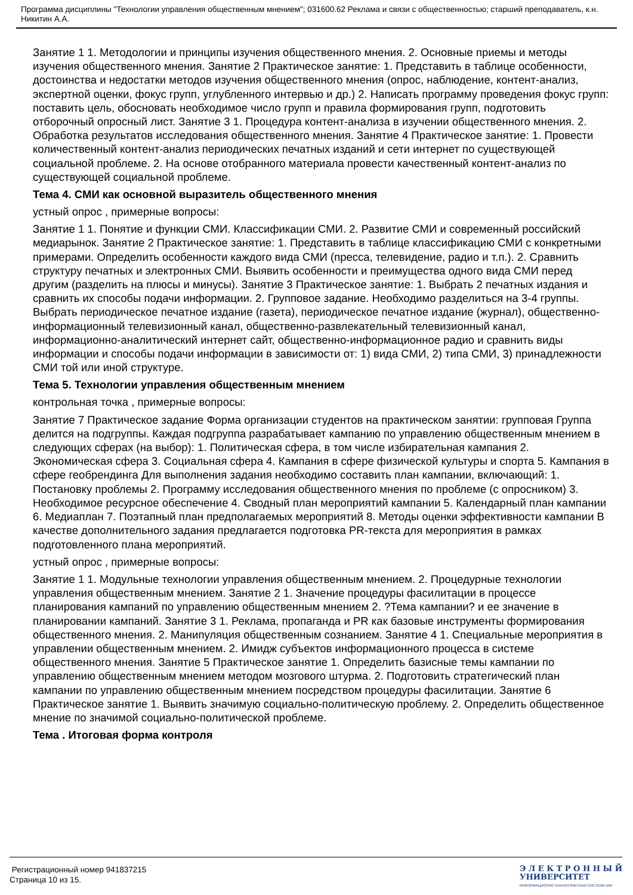Программа дисциплины "Технологии управления общественным мнением"; 031600.62 Реклама и связи с общественностью; старший преподаватель, к.н. Никитин А.А.
Занятие 1 1. Методологии и принципы изучения общественного мнения. 2. Основные приемы и методы изучения общественного мнения. Занятие 2 Практическое занятие: 1. Представить в таблице особенности, достоинства и недостатки методов изучения общественного мнения (опрос, наблюдение, контент-анализ, экспертной оценки, фокус групп, углубленного интервью и др.) 2. Написать программу проведения фокус групп: поставить цель, обосновать необходимое число групп и правила формирования групп, подготовить отборочный опросный лист. Занятие 3 1. Процедура контент-анализа в изучении общественного мнения. 2. Обработка результатов исследования общественного мнения. Занятие 4 Практическое занятие: 1. Провести количественный контент-анализ периодических печатных изданий и сети интернет по существующей социальной проблеме. 2. На основе отобранного материала провести качественный контент-анализ по существующей социальной проблеме.
Тема 4. СМИ как основной выразитель общественного мнения
устный опрос , примерные вопросы:
Занятие 1 1. Понятие и функции СМИ. Классификации СМИ. 2. Развитие СМИ и современный российский медиарынок. Занятие 2 Практическое занятие: 1. Представить в таблице классификацию СМИ с конкретными примерами. Определить особенности каждого вида СМИ (пресса, телевидение, радио и т.п.). 2. Сравнить структуру печатных и электронных СМИ. Выявить особенности и преимущества одного вида СМИ перед другим (разделить на плюсы и минусы). Занятие 3 Практическое занятие: 1. Выбрать 2 печатных издания и сравнить их способы подачи информации. 2. Групповое задание. Необходимо разделиться на 3-4 группы. Выбрать периодическое печатное издание (газета), периодическое печатное издание (журнал), общественно-информационный телевизионный канал, общественно-развлекательный телевизионный канал, информационно-аналитический интернет сайт, общественно-информационное радио и сравнить виды информации и способы подачи информации в зависимости от: 1) вида СМИ, 2) типа СМИ, 3) принадлежности СМИ той или иной структуре.
Тема 5. Технологии управления общественным мнением
контрольная точка , примерные вопросы:
Занятие 7 Практическое задание Форма организации студентов на практическом занятии: групповая Группа делится на подгруппы. Каждая подгруппа разрабатывает кампанию по управлению общественным мнением в следующих сферах (на выбор): 1. Политическая сфера, в том числе избирательная кампания 2. Экономическая сфера 3. Социальная сфера 4. Кампания в сфере физической культуры и спорта 5. Кампания в сфере геобрендинга Для выполнения задания необходимо составить план кампании, включающий: 1. Постановку проблемы 2. Программу исследования общественного мнения по проблеме (с опросником) 3. Необходимое ресурсное обеспечение 4. Сводный план мероприятий кампании 5. Календарный план кампании 6. Медиаплан 7. Поэтапный план предполагаемых мероприятий 8. Методы оценки эффективности кампании В качестве дополнительного задания предлагается подготовка PR-текста для мероприятия в рамках подготовленного плана мероприятий.
устный опрос , примерные вопросы:
Занятие 1 1. Модульные технологии управления общественным мнением. 2. Процедурные технологии управления общественным мнением. Занятие 2 1. Значение процедуры фасилитации в процессе планирования кампаний по управлению общественным мнением 2. ?Тема кампании? и ее значение в планировании кампаний. Занятие 3 1. Реклама, пропаганда и PR как базовые инструменты формирования общественного мнения. 2. Манипуляция общественным сознанием. Занятие 4 1. Специальные мероприятия в управлении общественным мнением. 2. Имидж субъектов информационного процесса в системе общественного мнения. Занятие 5 Практическое занятие 1. Определить базисные темы кампании по управлению общественным мнением методом мозгового штурма. 2. Подготовить стратегический план кампании по управлению общественным мнением посредством процедуры фасилитации. Занятие 6 Практическое занятие 1. Выявить значимую социально-политическую проблему. 2. Определить общественное мнение по значимой социально-политической проблеме.
Тема . Итоговая форма контроля
Регистрационный номер 941837215
Страница 10 из 15.
Э Л Е К Т Р О Н Н Ы Й
УНИВЕРСИТЕТ
ИНФОРМАЦИОННО АНАЛИТИЧЕСКАЯ СИСТЕМА КФУ